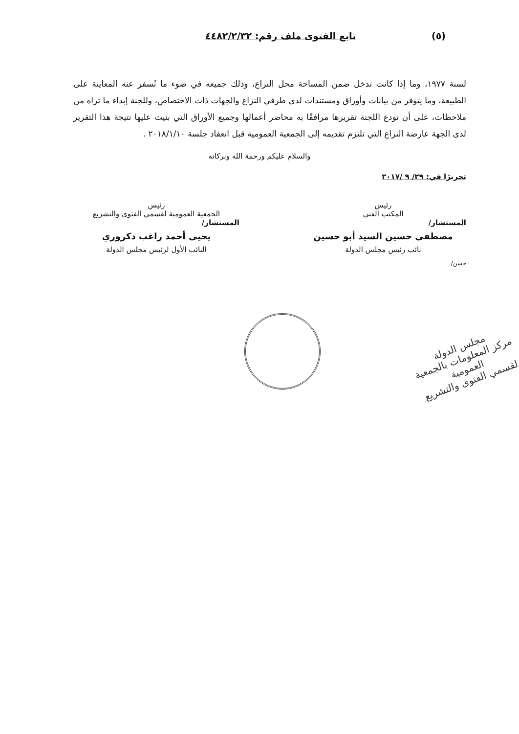تابع الفتوى ملف رقم: ٤٤٨٢/٢/٣٢ (٥)
لسنة ١٩٧٧، وما إذا كانت تدخل ضمن المساحة محل النزاع، وذلك جميعه في ضوء ما تُسفر عنه المعاينة على الطبيعة، وما يتوفر من بيانات وأوراق ومستندات لدى طرفي النزاع والجهات ذات الاختصاص، وللجنة إبداء ما تراه من ملاحظات، على أن تودع اللجنة تقريرها مرافقًا به محاضر أعمالها وجميع الأوراق التي بنيت عليها نتيجة هذا التقرير لدى الجهة عارضة النزاع التي تلتزم تقديمه إلى الجمعية العمومية قبل انعقاد جلسة ٢٠١٨/١/١٠ .
والسلام عليكم ورحمة الله وبركاته
تحريرًا في: ٢٩/ ٩ /٢٠١٧
رئيس
المكتب الفني
المستشار/
مصطفى حسين السيد أبو حسين
نائب رئيس مجلس الدولة
رئيس
الجمعية العمومية لقسمي الفتوى والتشريع
المستشار/
يحيى أحمد راغب دكروري
النائب الأول لرئيس مجلس الدولة
حسن/
مجلس الدولة
مركز المعلومات بالجمعية العمومية
لقسمي الفتوى والتشريع